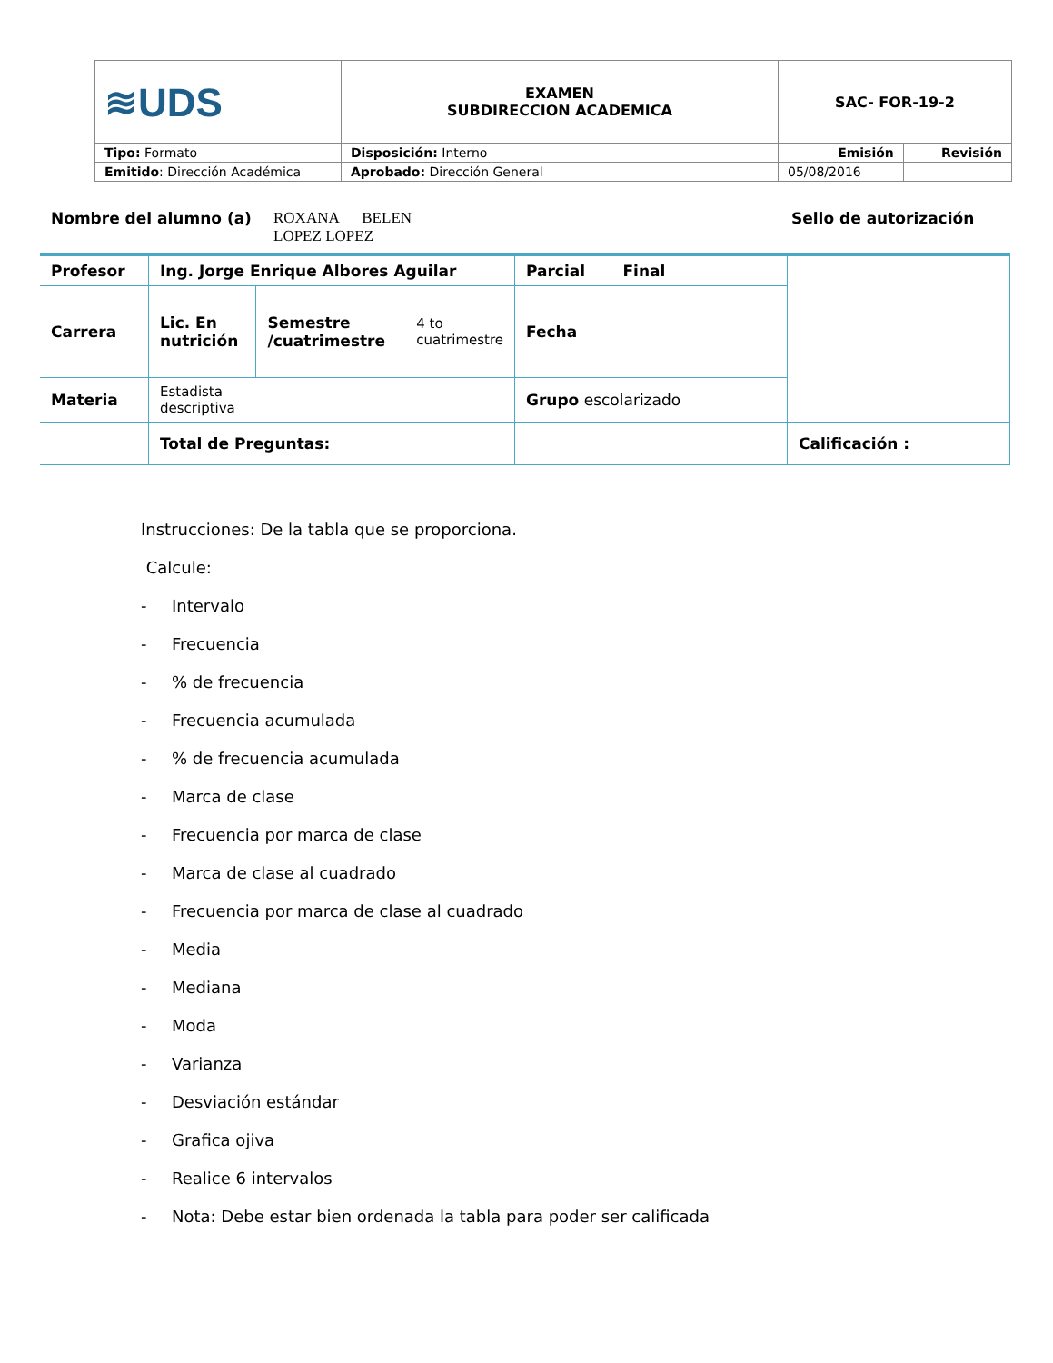| ≋UDS | EXAMEN SUBDIRECCION ACADEMICA | SAC- FOR-19-2 | |
| Tipo: Formato | Disposición: Interno | Emisión | Revisión |
| Emitido : Dirección Académica | Aprobado: Dirección General | 05/08/2016 | |
Nombre del alumno (a) ROXANA BELEN
LOPEZ LOPEZ Sello de autorización
| Profesor | Ing. Jorge Enrique Albores Aguilar | | | Parcial Final | |
| Carrera | Lic. En nutrición | Semestre /cuatrimestre | 4 to cuatrimestre | Fecha | |
| Materia | Estadista descriptiva | | | Grupo escolarizado | |
| | Total de Preguntas: | | | | Calificación : |
Instrucciones: De la tabla que se proporciona.
Calcule:
- Intervalo
- Frecuencia
-% de frecuencia
- Frecuencia acumulada
-% de frecuencia acumulada
- Marca de clase
- Frecuencia por marca de clase
- Marca de clase al cuadrado
- Frecuencia por marca de clase al cuadrado
- Media
- Mediana
- Moda
- Varianza
- Desviación estándar
- Grafica ojiva
- Realice 6 intervalos
- Nota: Debe estar bien ordenada la tabla para poder ser calificada